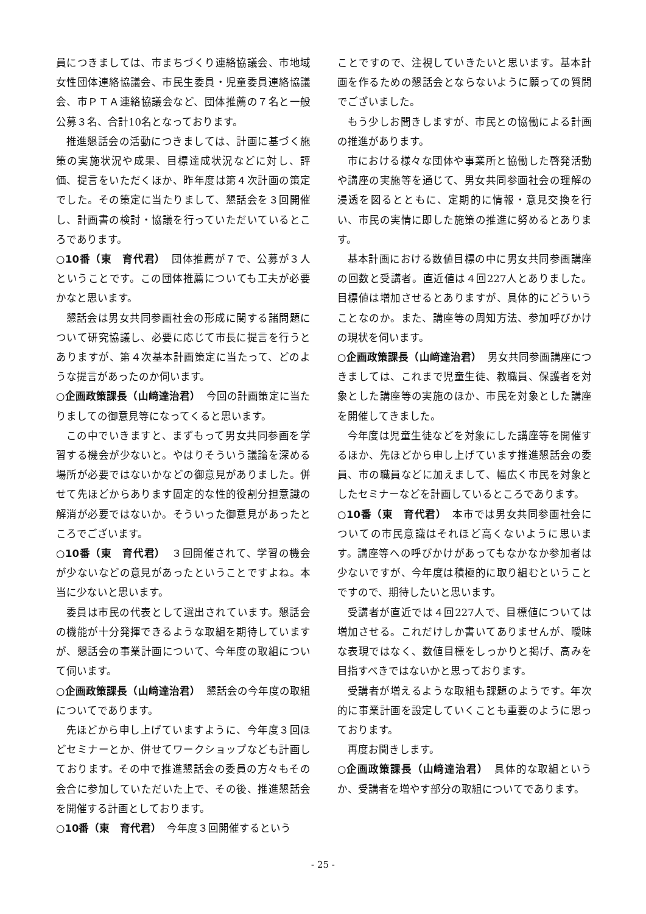員につきましては、市まちづくり連絡協議会、市地域女性団体連絡協議会、市民生委員・児童委員連絡協議会、市ＰＴＡ連絡協議会など、団体推薦の７名と一般公募３名、合計10名となっております。
推進懇話会の活動につきましては、計画に基づく施策の実施状況や成果、目標達成状況などに対し、評価、提言をいただくほか、昨年度は第４次計画の策定でした。その策定に当たりまして、懇話会を３回開催し、計画書の検討・協議を行っていただいているところであります。
○10番（東　育代君）　団体推薦が７で、公募が３人ということです。この団体推薦についても工夫が必要かなと思います。
懇話会は男女共同参画社会の形成に関する諸問題について研究協議し、必要に応じて市長に提言を行うとありますが、第４次基本計画策定に当たって、どのような提言があったのか伺います。
○企画政策課長（山﨑達治君）　今回の計画策定に当たりましての御意見等になってくると思います。
この中でいきますと、まずもって男女共同参画を学習する機会が少ないと。やはりそういう議論を深める場所が必要ではないかなどの御意見がありました。併せて先ほどからあります固定的な性的役割分担意識の解消が必要ではないか。そういった御意見があったところでございます。
○10番（東　育代君）　３回開催されて、学習の機会が少ないなどの意見があったということですよね。本当に少ないと思います。
委員は市民の代表として選出されています。懇話会の機能が十分発揮できるような取組を期待していますが、懇話会の事業計画について、今年度の取組について伺います。
○企画政策課長（山﨑達治君）　懇話会の今年度の取組についてであります。
先ほどから申し上げていますように、今年度３回ほどセミナーとか、併せてワークショップなども計画しております。その中で推進懇話会の委員の方々もその会合に参加していただいた上で、その後、推進懇話会を開催する計画としております。
○10番（東　育代君）　今年度３回開催するという
ことですので、注視していきたいと思います。基本計画を作るための懇話会とならないように願っての質問でございました。
もう少しお聞きしますが、市民との協働による計画の推進があります。
市における様々な団体や事業所と協働した啓発活動や講座の実施等を通じて、男女共同参画社会の理解の浸透を図るとともに、定期的に情報・意見交換を行い、市民の実情に即した施策の推進に努めるとあります。
基本計画における数値目標の中に男女共同参画講座の回数と受講者。直近値は４回227人とありました。目標値は増加させるとありますが、具体的にどういうことなのか。また、講座等の周知方法、参加呼びかけの現状を伺います。
○企画政策課長（山﨑達治君）　男女共同参画講座につきましては、これまで児童生徒、教職員、保護者を対象とした講座等の実施のほか、市民を対象とした講座を開催してきました。
今年度は児童生徒などを対象にした講座等を開催するほか、先ほどから申し上げています推進懇話会の委員、市の職員などに加えまして、幅広く市民を対象としたセミナーなどを計画しているところであります。
○10番（東　育代君）　本市では男女共同参画社会についての市民意識はそれほど高くないように思います。講座等への呼びかけがあってもなかなか参加者は少ないですが、今年度は積極的に取り組むということですので、期待したいと思います。
受講者が直近では４回227人で、目標値については増加させる。これだけしか書いてありませんが、曖昧な表現ではなく、数値目標をしっかりと掲げ、高みを目指すべきではないかと思っております。
受講者が増えるような取組も課題のようです。年次的に事業計画を設定していくことも重要のように思っております。
再度お聞きします。
○企画政策課長（山﨑達治君）　具体的な取組というか、受講者を増やす部分の取組についてであります。
- 25 -